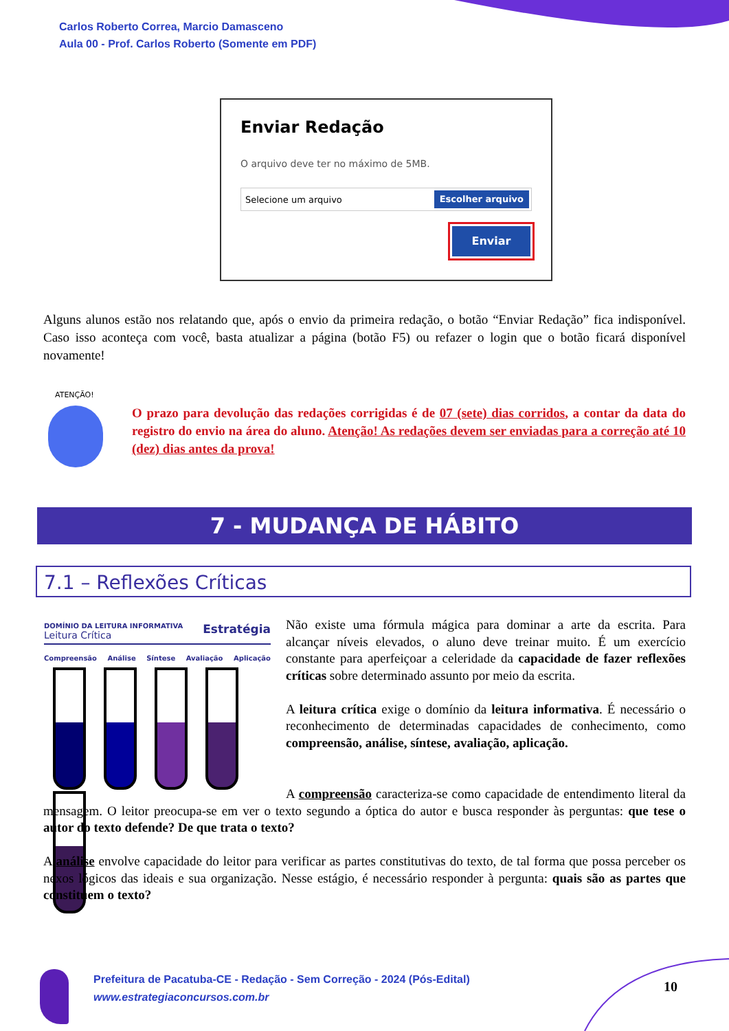Carlos Roberto Correa, Marcio Damasceno
Aula 00 - Prof. Carlos Roberto (Somente em PDF)
Enviar Redação
O arquivo deve ter no máximo de 5MB.
Selecione um arquivo Escolher arquivo
Enviar
Alguns alunos estão nos relatando que, após o envio da primeira redação, o botão “Enviar Redação” fica indisponível. Caso isso aconteça com você, basta atualizar a página (botão F5) ou refazer o login que o botão ficará disponível novamente!
ATENÇÃO!
O prazo para devolução das redações corrigidas é de 07 (sete) dias corridos, a contar da data do registro do envio na área do aluno. Atenção! As redações devem ser enviadas para a correção até 10 (dez) dias antes da prova!
7 - MUDANÇA DE HÁBITO
7.1 – Reflexões Críticas
DOMÍNIO DA LEITURA INFORMATIVA Estratégia
Leitura Crítica
Compreensão Análise Síntese Avaliação Aplicação
Não existe uma fórmula mágica para dominar a arte da escrita. Para alcançar níveis elevados, o aluno deve treinar muito. É um exercício constante para aperfeiçoar a celeridade da capacidade de fazer reflexões críticas sobre determinado assunto por meio da escrita.
A leitura crítica exige o domínio da leitura informativa. É necessário o reconhecimento de determinadas capacidades de conhecimento, como compreensão, análise, síntese, avaliação, aplicação.
A compreensão caracteriza-se como capacidade de entendimento literal da mensagem. O leitor preocupa-se em ver o texto segundo a óptica do autor e busca responder às perguntas: que tese o autor do texto defende? De que trata o texto?
A análise envolve capacidade do leitor para verificar as partes constitutivas do texto, de tal forma que possa perceber os nexos lógicos das ideais e sua organização. Nesse estágio, é necessário responder à pergunta: quais são as partes que constituem o texto?
Prefeitura de Pacatuba-CE - Redação - Sem Correção - 2024 (Pós-Edital)
www.estrategiaconcursos.com.br
10